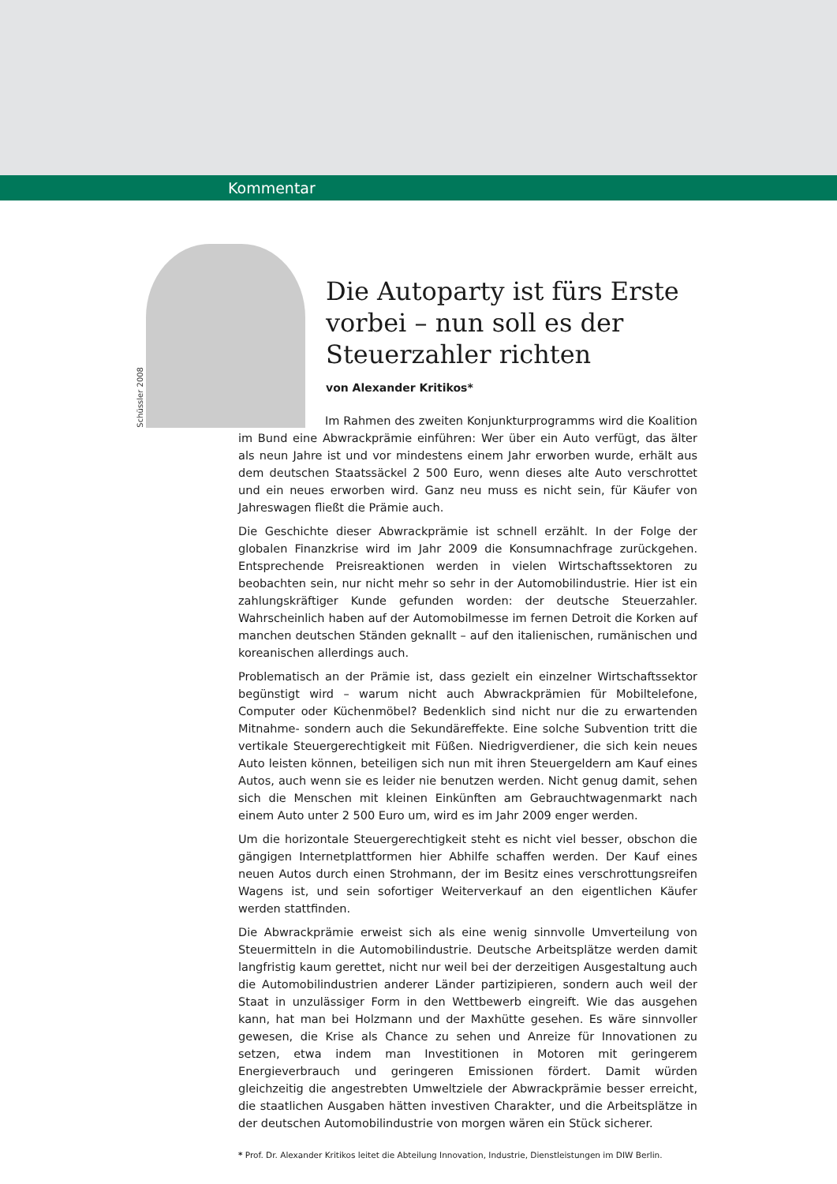Kommentar
Schüssler 2008
Die Autoparty ist fürs Erste
vorbei – nun soll es der
Steuerzahler richten
von Alexander Kritikos*
Im Rahmen des zweiten Konjunkturprogramms wird die Koalition im Bund eine Abwrackprämie einführen: Wer über ein Auto verfügt, das älter als neun Jahre ist und vor mindestens einem Jahr erworben wurde, erhält aus dem deutschen Staatssäckel 2 500 Euro, wenn dieses alte Auto verschrottet und ein neues erworben wird. Ganz neu muss es nicht sein, für Käufer von Jahreswagen fließt die Prämie auch.
Die Geschichte dieser Abwrackprämie ist schnell erzählt. In der Folge der globalen Finanzkrise wird im Jahr 2009 die Konsumnachfrage zurückgehen. Entsprechende Preisreaktionen werden in vielen Wirtschaftssektoren zu beobachten sein, nur nicht mehr so sehr in der Automobilindustrie. Hier ist ein zahlungskräftiger Kunde gefunden worden: der deutsche Steuerzahler. Wahrscheinlich haben auf der Automobilmesse im fernen Detroit die Korken auf manchen deutschen Ständen geknallt – auf den italienischen, rumänischen und koreanischen allerdings auch.
Problematisch an der Prämie ist, dass gezielt ein einzelner Wirtschaftssektor begünstigt wird – warum nicht auch Abwrackprämien für Mobiltelefone, Computer oder Küchenmöbel? Bedenklich sind nicht nur die zu erwartenden Mitnahme- sondern auch die Sekundäreffekte. Eine solche Subvention tritt die vertikale Steuergerechtigkeit mit Füßen. Niedrigverdiener, die sich kein neues Auto leisten können, beteiligen sich nun mit ihren Steuergeldern am Kauf eines Autos, auch wenn sie es leider nie benutzen werden. Nicht genug damit, sehen sich die Menschen mit kleinen Einkünften am Gebrauchtwagenmarkt nach einem Auto unter 2 500 Euro um, wird es im Jahr 2009 enger werden.
Um die horizontale Steuergerechtigkeit steht es nicht viel besser, obschon die gängigen Internetplattformen hier Abhilfe schaffen werden. Der Kauf eines neuen Autos durch einen Strohmann, der im Besitz eines verschrottungsreifen Wagens ist, und sein sofortiger Weiterverkauf an den eigentlichen Käufer werden stattfinden.
Die Abwrackprämie erweist sich als eine wenig sinnvolle Umverteilung von Steuermitteln in die Automobilindustrie. Deutsche Arbeitsplätze werden damit langfristig kaum gerettet, nicht nur weil bei der derzeitigen Ausgestaltung auch die Automobilindustrien anderer Länder partizipieren, sondern auch weil der Staat in unzulässiger Form in den Wettbewerb eingreift. Wie das ausgehen kann, hat man bei Holzmann und der Maxhütte gesehen. Es wäre sinnvoller gewesen, die Krise als Chance zu sehen und Anreize für Innovationen zu setzen, etwa indem man Investitionen in Motoren mit geringerem Energieverbrauch und geringeren Emissionen fördert. Damit würden gleichzeitig die angestrebten Umweltziele der Abwrackprämie besser erreicht, die staatlichen Ausgaben hätten investiven Charakter, und die Arbeitsplätze in der deutschen Automobilindustrie von morgen wären ein Stück sicherer.
* Prof. Dr. Alexander Kritikos leitet die Abteilung Innovation, Industrie, Dienstleistungen im DIW Berlin.